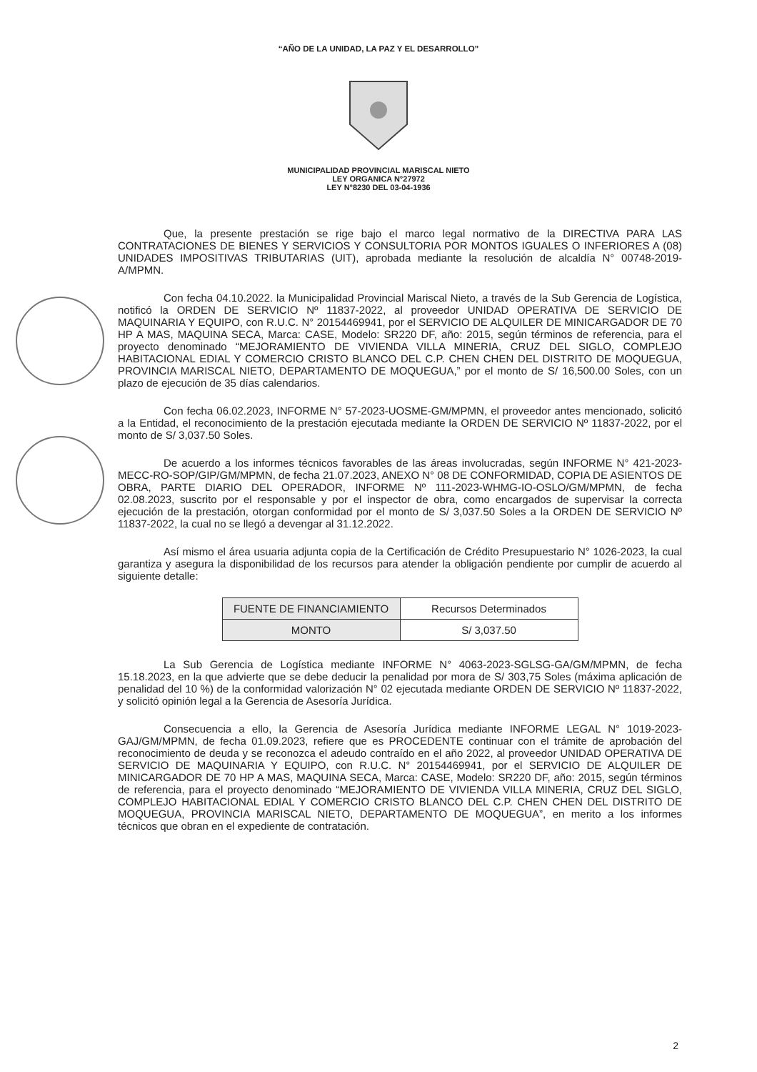“AÑO DE LA UNIDAD, LA PAZ Y EL DESARROLLO”
MUNICIPALIDAD PROVINCIAL MARISCAL NIETO
LEY ORGANICA N°27972
LEY N°8230 DEL 03-04-1936
Que, la presente prestación se rige bajo el marco legal normativo de la DIRECTIVA PARA LAS CONTRATACIONES DE BIENES Y SERVICIOS Y CONSULTORIA POR MONTOS IGUALES O INFERIORES A (08) UNIDADES IMPOSITIVAS TRIBUTARIAS (UIT), aprobada mediante la resolución de alcaldía N° 00748-2019-A/MPMN.
Con fecha 04.10.2022. la Municipalidad Provincial Mariscal Nieto, a través de la Sub Gerencia de Logística, notificó la ORDEN DE SERVICIO Nº 11837-2022, al proveedor UNIDAD OPERATIVA DE SERVICIO DE MAQUINARIA Y EQUIPO, con R.U.C. N° 20154469941, por el SERVICIO DE ALQUILER DE MINICARGADOR DE 70 HP A MAS, MAQUINA SECA, Marca: CASE, Modelo: SR220 DF, año: 2015, según términos de referencia, para el proyecto denominado “MEJORAMIENTO DE VIVIENDA VILLA MINERIA, CRUZ DEL SIGLO, COMPLEJO HABITACIONAL EDIAL Y COMERCIO CRISTO BLANCO DEL C.P. CHEN CHEN DEL DISTRITO DE MOQUEGUA, PROVINCIA MARISCAL NIETO, DEPARTAMENTO DE MOQUEGUA,” por el monto de S/ 16,500.00 Soles, con un plazo de ejecución de 35 días calendarios.
Con fecha 06.02.2023, INFORME N° 57-2023-UOSME-GM/MPMN, el proveedor antes mencionado, solicitó a la Entidad, el reconocimiento de la prestación ejecutada mediante la ORDEN DE SERVICIO Nº 11837-2022, por el monto de S/ 3,037.50 Soles.
De acuerdo a los informes técnicos favorables de las áreas involucradas, según INFORME N° 421-2023-MECC-RO-SOP/GIP/GM/MPMN, de fecha 21.07.2023, ANEXO N° 08 DE CONFORMIDAD, COPIA DE ASIENTOS DE OBRA, PARTE DIARIO DEL OPERADOR, INFORME Nº 111-2023-WHMG-IO-OSLO/GM/MPMN, de fecha 02.08.2023, suscrito por el responsable y por el inspector de obra, como encargados de supervisar la correcta ejecución de la prestación, otorgan conformidad por el monto de S/ 3,037.50 Soles a la ORDEN DE SERVICIO Nº 11837-2022, la cual no se llegó a devengar al 31.12.2022.
Así mismo el área usuaria adjunta copia de la Certificación de Crédito Presupuestario N° 1026-2023, la cual garantiza y asegura la disponibilidad de los recursos para atender la obligación pendiente por cumplir de acuerdo al siguiente detalle:
| FUENTE DE FINANCIAMIENTO | Recursos Determinados |
| MONTO | S/ 3,037.50 |
La Sub Gerencia de Logística mediante INFORME N° 4063-2023-SGLSG-GA/GM/MPMN, de fecha 15.18.2023, en la que advierte que se debe deducir la penalidad por mora de S/ 303,75 Soles (máxima aplicación de penalidad del 10 %) de la conformidad valorización N° 02 ejecutada mediante ORDEN DE SERVICIO Nº 11837-2022, y solicitó opinión legal a la Gerencia de Asesoría Jurídica.
Consecuencia a ello, la Gerencia de Asesoría Jurídica mediante INFORME LEGAL N° 1019-2023-GAJ/GM/MPMN, de fecha 01.09.2023, refiere que es PROCEDENTE continuar con el trámite de aprobación del reconocimiento de deuda y se reconozca el adeudo contraído en el año 2022, al proveedor UNIDAD OPERATIVA DE SERVICIO DE MAQUINARIA Y EQUIPO, con R.U.C. N° 20154469941, por el SERVICIO DE ALQUILER DE MINICARGADOR DE 70 HP A MAS, MAQUINA SECA, Marca: CASE, Modelo: SR220 DF, año: 2015, según términos de referencia, para el proyecto denominado “MEJORAMIENTO DE VIVIENDA VILLA MINERIA, CRUZ DEL SIGLO, COMPLEJO HABITACIONAL EDIAL Y COMERCIO CRISTO BLANCO DEL C.P. CHEN CHEN DEL DISTRITO DE MOQUEGUA, PROVINCIA MARISCAL NIETO, DEPARTAMENTO DE MOQUEGUA”, en merito a los informes técnicos que obran en el expediente de contratación.
2